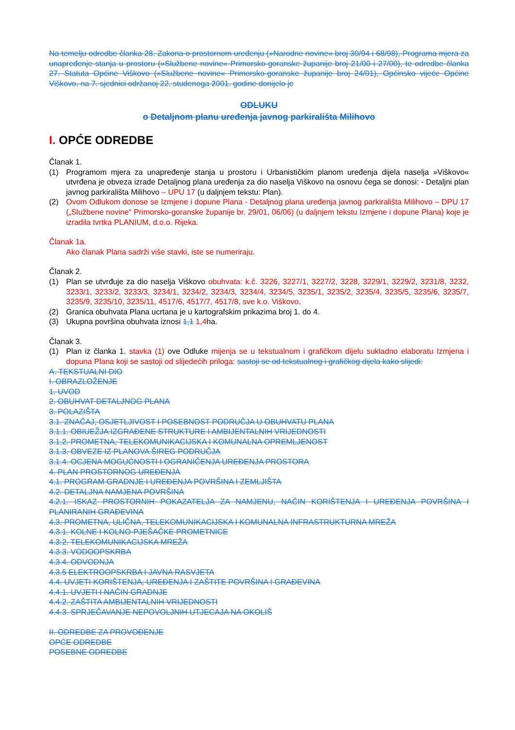Na temelju odredbe članka 28. Zakona o prostornom uređenju (»Narodne novine« broj 30/94 i 68/98), Programa mjera za unapređenje stanja u prostoru (»Službene novine« Primorsko-goranske županije broj 21/00 i 27/00), te odredbe članka 27. Statuta Općine Viškovo (»Službene novine« Primorsko-goranske županije broj 24/01), Općinsko vijeće Općine Viškovo, na 7. sjednici održanoj 22. studenoga 2001. godine donijelo je
ODLUKU
o Detaljnom planu uređenja javnog parkirališta Milihovo
I. OPĆE ODREDBE
Članak 1.
(1) Programom mjera za unapređenje stanja u prostoru i Urbanističkim planom uređenja dijela naselja »Viškovo« utvrđena je obveza izrade Detaljnog plana uređenja za dio naselja Viškovo na osnovu čega se donosi: - Detaljni plan javnog parkirališta Milihovo – UPU 17 (u daljnjem tekstu: Plan).
(2) Ovom Odlukom donose se Izmjene i dopune Plana - Detaljnog plana uređenja javnog parkirališta Milihovo – DPU 17 („Službene novine“ Primorsko-goranske županije br. 29/01, 06/06) (u daljnjem tekstu Izmjene i dopune Plana) koje je izradila tvrtka PLANIUM, d.o.o. Rijeka.
Članak 1a.
Ako članak Plana sadrži više stavki, iste se numeriraju.
Članak 2.
(1) Plan se utvrđuje za dio naselja Viškovo obuhvata: k.č. 3226, 3227/1, 3227/2, 3228, 3229/1, 3229/2, 3231/8, 3232, 3233/1, 3233/2, 3233/3, 3234/1, 3234/2, 3234/3, 3234/4, 3234/5, 3235/1, 3235/2, 3235/4, 3235/5, 3235/6, 3235/7, 3235/9, 3235/10, 3235/11, 4517/6, 4517/7, 4517/8, sve k.o. Viškovo.
(2) Granica obuhvata Plana ucrtana je u kartografskim prikazima broj 1. do 4.
(3) Ukupna površina obuhvata iznosi 1,1 1,4ha.
Članak 3.
(1) Plan iz članka 1. stavka (1) ove Odluke mijenja se u tekstualnom i grafičkom dijelu sukladno elaboratu Izmjena i dopuna Plana koji se sastoji od slijedećih priloga: sastoji se od tekstualnog i grafičkog dijela kako slijedi:
A. TEKSTUALNI DIO
I. OBRAZLOŽENJE
1. UVOD
2. OBUHVAT DETALJNOG PLANA
3. POLAZIŠTA
3.1. ZNAČAJ, OSJETLJIVOST I POSEBNOST PODRUČJA U OBUHVATU PLANA
3.1.1. OBIUEŽJA IZGRAĐENE STRUKTURE I AMBIJENTALNIH VRIJEDNOSTI
3.1.2. PROMETNA, TELEKOMUNIKACIJSKA I KOMUNALNA OPREMLJENOST
3.1.3. OBVEZE IZ PLANOVA ŠIREG PODRUČJA
3.1.4. OCJENA MOGUĆNOSTI I OGRANIČENJA UREĐENJA PROSTORA
4. PLAN PROSTORNOG UREĐENJA
4.1. PROGRAM GRADNJE I UREĐENJA POVRŠINA I ZEMLJIŠTA
4.2. DETALJNA NAMJENA POVRŠINA
4.2.1. ISKAZ PROSTORNIH POKAZATELJA ZA NAMJENU, NAČIN KORIŠTENJA I UREĐENJA POVRŠINA I PLANIRANIH GRAĐEVINA
4.3. PROMETNA, ULIČNA, TELEKOMUNIKACIJSKA I KOMUNALNA INFRASTRUKTURNA MREŽA
4.3.1. KOLNE I KOLNO-PJEŠAČKE PROMETNICE
4.3.2. TELEKOMUNIKACIJSKA MREŽA
4.3.3. VODOOPSKRBA
4.3.4. ODVODNJA
4.3.5 ELEKTROOPSKRBA I JAVNA RASVJETA
4.4. UVJETI KORIŠTENJA, UREĐENJA I ZAŠTITE POVRŠINA I GRAĐEVINA
4.4.1. UVJETI I NAČIN GRADNJE
4.4.2. ZAŠTITA AMBIJENTALNIH VRIJEDNOSTI
4.4.3. SPRJEČAVANJE NEPOVOLJNIH UTJECAJA NA OKOLIŠ
II. ODREDBE ZA PROVOĐENJE
OPĆE ODREDBE
POSEBNE ODREDBE